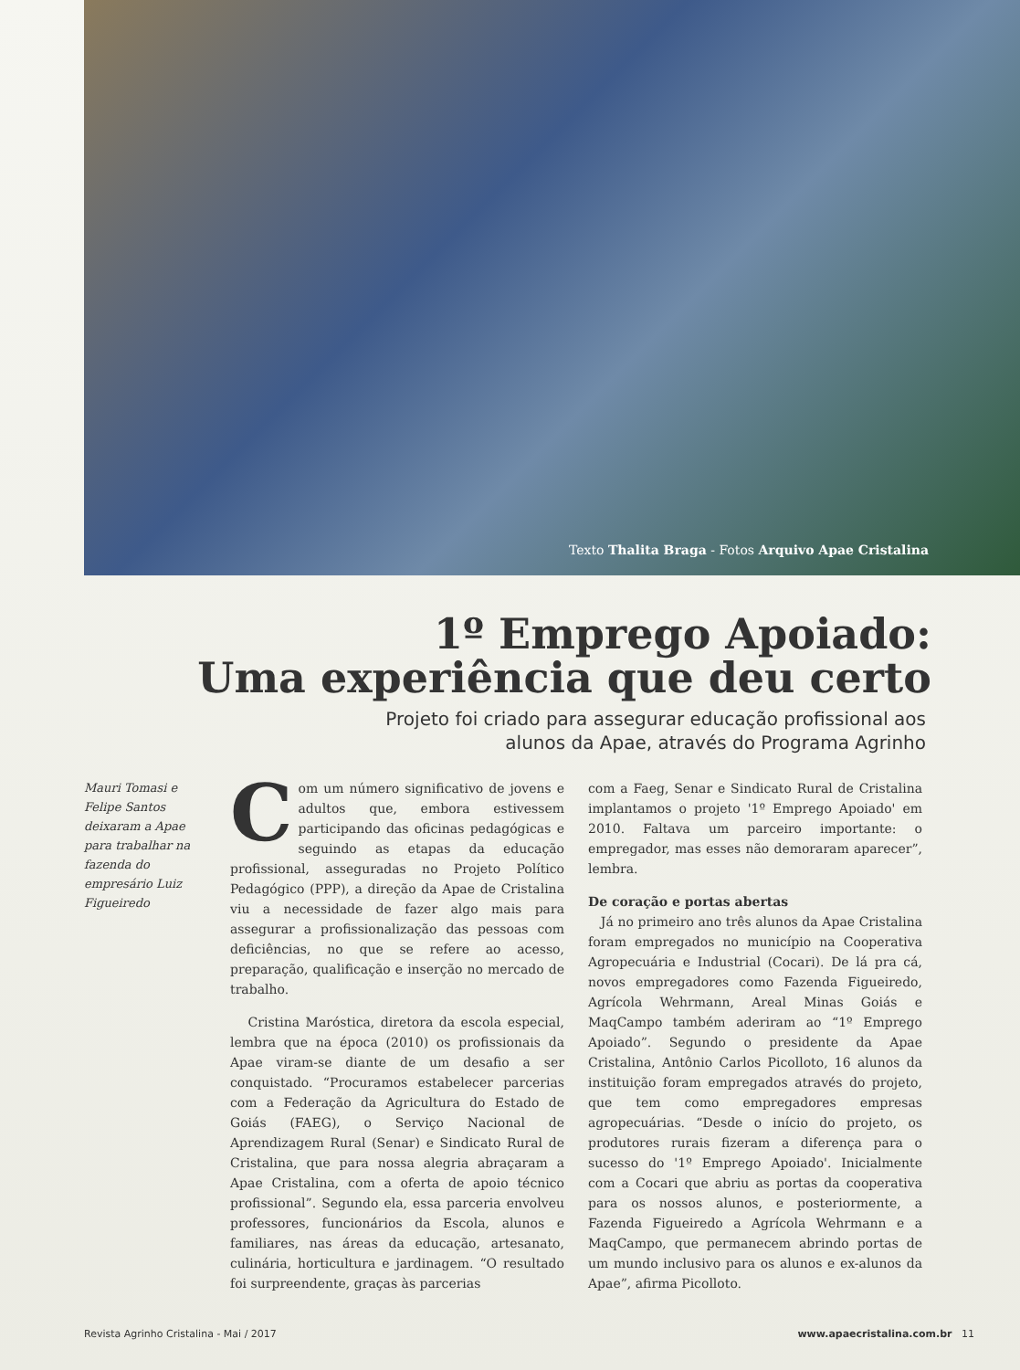Texto Thalita Braga - Fotos Arquivo Apae Cristalina
1º Emprego Apoiado:
Uma experiência que deu certo
Projeto foi criado para assegurar educação profissional aos
alunos da Apae, através do Programa Agrinho
Mauri Tomasi e Felipe Santos deixaram a Apae para trabalhar na fazenda do empresário Luiz Figueiredo
Com um número significativo de jovens e adultos que, embora estivessem participando das oficinas pedagógicas e seguindo as etapas da educação profissional, asseguradas no Projeto Político Pedagógico (PPP), a direção da Apae de Cristalina viu a necessidade de fazer algo mais para assegurar a profissionalização das pessoas com deficiências, no que se refere ao acesso, preparação, qualificação e inserção no mercado de trabalho.
Cristina Maróstica, diretora da escola especial, lembra que na época (2010) os profissionais da Apae viram-se diante de um desafio a ser conquistado. “Procuramos estabelecer parcerias com a Federação da Agricultura do Estado de Goiás (FAEG), o Serviço Nacional de Aprendizagem Rural (Senar) e Sindicato Rural de Cristalina, que para nossa alegria abraçaram a Apae Cristalina, com a oferta de apoio técnico profissional”. Segundo ela, essa parceria envolveu professores, funcionários da Escola, alunos e familiares, nas áreas da educação, artesanato, culinária, horticultura e jardinagem. “O resultado foi surpreendente, graças às parcerias
com a Faeg, Senar e Sindicato Rural de Cristalina implantamos o projeto '1º Emprego Apoiado' em 2010. Faltava um parceiro importante: o empregador, mas esses não demoraram aparecer”, lembra.
De coração e portas abertas
Já no primeiro ano três alunos da Apae Cristalina foram empregados no município na Cooperativa Agropecuária e Industrial (Cocari). De lá pra cá, novos empregadores como Fazenda Figueiredo, Agrícola Wehrmann, Areal Minas Goiás e MaqCampo também aderiram ao “1º Emprego Apoiado”. Segundo o presidente da Apae Cristalina, Antônio Carlos Picolloto, 16 alunos da instituição foram empregados através do projeto, que tem como empregadores empresas agropecuárias. “Desde o início do projeto, os produtores rurais fizeram a diferença para o sucesso do '1º Emprego Apoiado'. Inicialmente com a Cocari que abriu as portas da cooperativa para os nossos alunos, e posteriormente, a Fazenda Figueiredo a Agrícola Wehrmann e a MaqCampo, que permanecem abrindo portas de um mundo inclusivo para os alunos e ex-alunos da Apae”, afirma Picolloto.
Revista Agrinho Cristalina - Mai / 2017 www.apaecristalina.com.br 11